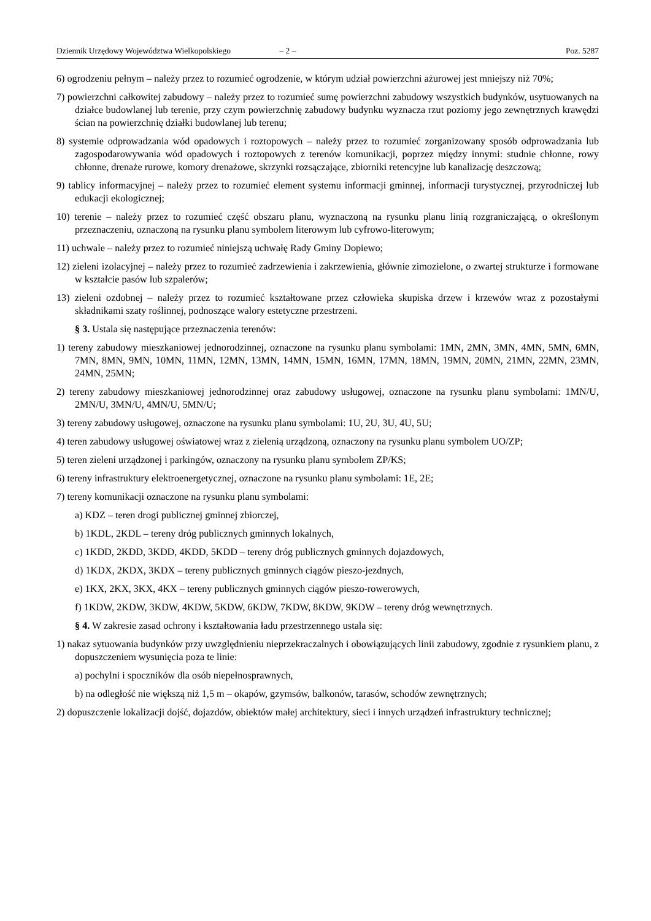Dziennik Urzędowy Województwa Wielkopolskiego – 2 – Poz. 5287
6) ogrodzeniu pełnym – należy przez to rozumieć ogrodzenie, w którym udział powierzchni ażurowej jest mniejszy niż 70%;
7) powierzchni całkowitej zabudowy – należy przez to rozumieć sumę powierzchni zabudowy wszystkich budynków, usytuowanych na działce budowlanej lub terenie, przy czym powierzchnię zabudowy budynku wyznacza rzut poziomy jego zewnętrznych krawędzi ścian na powierzchnię działki budowlanej lub terenu;
8) systemie odprowadzania wód opadowych i roztopowych – należy przez to rozumieć zorganizowany sposób odprowadzania lub zagospodarowywania wód opadowych i roztopowych z terenów komunikacji, poprzez między innymi: studnie chłonne, rowy chłonne, drenaże rurowe, komory drenażowe, skrzynki rozsączające, zbiorniki retencyjne lub kanalizację deszczową;
9) tablicy informacyjnej – należy przez to rozumieć element systemu informacji gminnej, informacji turystycznej, przyrodniczej lub edukacji ekologicznej;
10) terenie – należy przez to rozumieć część obszaru planu, wyznaczoną na rysunku planu linią rozgraniczającą, o określonym przeznaczeniu, oznaczoną na rysunku planu symbolem literowym lub cyfrowo-literowym;
11) uchwale – należy przez to rozumieć niniejszą uchwałę Rady Gminy Dopiewo;
12) zieleni izolacyjnej – należy przez to rozumieć zadrzewienia i zakrzewienia, głównie zimozielone, o zwartej strukturze i formowane w kształcie pasów lub szpalerów;
13) zieleni ozdobnej – należy przez to rozumieć kształtowane przez człowieka skupiska drzew i krzewów wraz z pozostałymi składnikami szaty roślinnej, podnoszące walory estetyczne przestrzeni.
§ 3. Ustala się następujące przeznaczenia terenów:
1) tereny zabudowy mieszkaniowej jednorodzinnej, oznaczone na rysunku planu symbolami: 1MN, 2MN, 3MN, 4MN, 5MN, 6MN, 7MN, 8MN, 9MN, 10MN, 11MN, 12MN, 13MN, 14MN, 15MN, 16MN, 17MN, 18MN, 19MN, 20MN, 21MN, 22MN, 23MN, 24MN, 25MN;
2) tereny zabudowy mieszkaniowej jednorodzinnej oraz zabudowy usługowej, oznaczone na rysunku planu symbolami: 1MN/U, 2MN/U, 3MN/U, 4MN/U, 5MN/U;
3) tereny zabudowy usługowej, oznaczone na rysunku planu symbolami: 1U, 2U, 3U, 4U, 5U;
4) teren zabudowy usługowej oświatowej wraz z zielenią urządzoną, oznaczony na rysunku planu symbolem UO/ZP;
5) teren zieleni urządzonej i parkingów, oznaczony na rysunku planu symbolem ZP/KS;
6) tereny infrastruktury elektroenergetycznej, oznaczone na rysunku planu symbolami: 1E, 2E;
7) tereny komunikacji oznaczone na rysunku planu symbolami:
a) KDZ – teren drogi publicznej gminnej zbiorczej,
b) 1KDL, 2KDL – tereny dróg publicznych gminnych lokalnych,
c) 1KDD, 2KDD, 3KDD, 4KDD, 5KDD – tereny dróg publicznych gminnych dojazdowych,
d) 1KDX, 2KDX, 3KDX – tereny publicznych gminnych ciągów pieszo-jezdnych,
e) 1KX, 2KX, 3KX, 4KX – tereny publicznych gminnych ciągów pieszo-rowerowych,
f) 1KDW, 2KDW, 3KDW, 4KDW, 5KDW, 6KDW, 7KDW, 8KDW, 9KDW – tereny dróg wewnętrznych.
§ 4. W zakresie zasad ochrony i kształtowania ładu przestrzennego ustala się:
1) nakaz sytuowania budynków przy uwzględnieniu nieprzekraczalnych i obowiązujących linii zabudowy, zgodnie z rysunkiem planu, z dopuszczeniem wysunięcia poza te linie:
a) pochylni i spoczników dla osób niepełnosprawnych,
b) na odległość nie większą niż 1,5 m – okapów, gzymsów, balkonów, tarasów, schodów zewnętrznych;
2) dopuszczenie lokalizacji dojść, dojazdów, obiektów małej architektury, sieci i innych urządzeń infrastruktury technicznej;